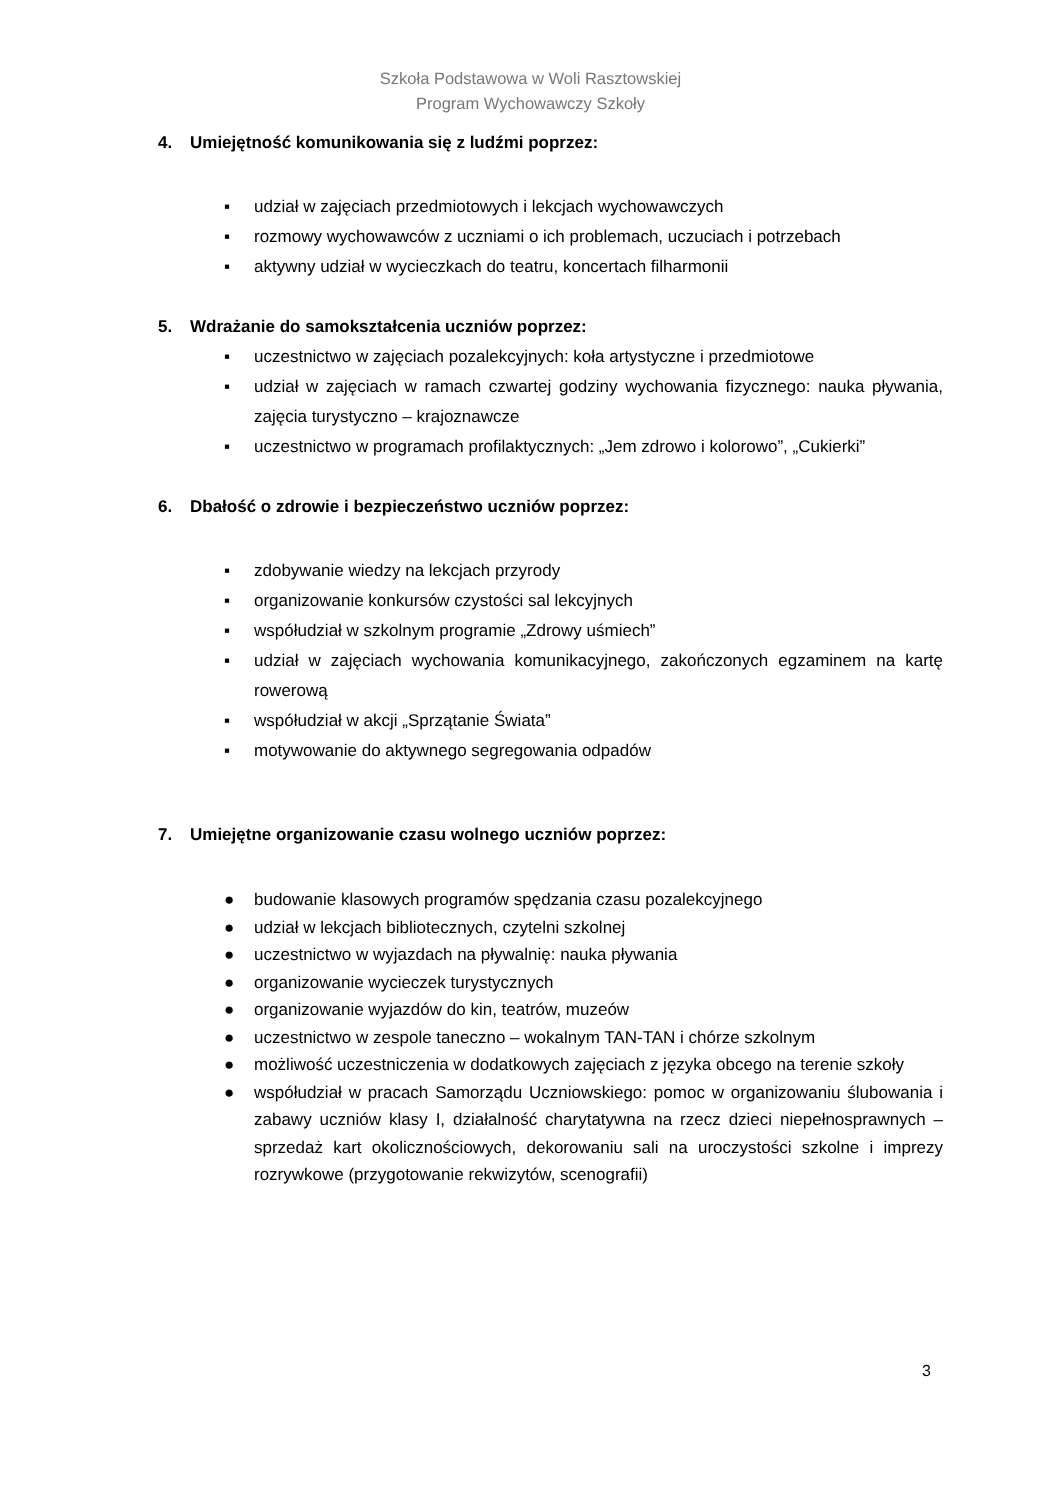Szkoła Podstawowa w Woli Rasztowskiej
Program Wychowawczy Szkoły
4. Umiejętność komunikowania się z ludźmi poprzez:
▪ udział w zajęciach przedmiotowych i lekcjach wychowawczych
▪ rozmowy wychowawców z uczniami o ich problemach, uczuciach i potrzebach
▪ aktywny udział w wycieczkach do teatru, koncertach filharmonii
5. Wdrażanie do samokształcenia uczniów poprzez:
▪ uczestnictwo w zajęciach pozalekcyjnych: koła artystyczne i przedmiotowe
▪ udział w zajęciach w ramach czwartej godziny wychowania fizycznego: nauka pływania, zajęcia turystyczno – krajoznawcze
▪ uczestnictwo w programach profilaktycznych: „Jem zdrowo i kolorowo”, „Cukierki”
6. Dbałość o zdrowie i bezpieczeństwo uczniów poprzez:
▪ zdobywanie wiedzy na lekcjach przyrody
▪ organizowanie konkursów czystości sal lekcyjnych
▪ współudział w szkolnym programie „Zdrowy uśmiech”
▪ udział w zajęciach wychowania komunikacyjnego, zakończonych egzaminem na kartę rowerową
▪ współudział w akcji „Sprzątanie Świata”
▪ motywowanie do aktywnego segregowania odpadów
7. Umiejętne organizowanie czasu wolnego uczniów poprzez:
● budowanie klasowych programów spędzania czasu pozalekcyjnego
● udział w lekcjach bibliotecznych, czytelni szkolnej
● uczestnictwo w wyjazdach na pływalnię: nauka pływania
● organizowanie wycieczek turystycznych
● organizowanie wyjazdów do kin, teatrów, muzeów
● uczestnictwo w zespole taneczno – wokalnym TAN-TAN i chórze szkolnym
● możliwość uczestniczenia w dodatkowych zajęciach z języka obcego na terenie szkoły
● współudział w pracach Samorządu Uczniowskiego: pomoc w organizowaniu ślubowania i zabawy uczniów klasy I, działalność charytatywna na rzecz dzieci niepełnosprawnych – sprzedaż kart okolicznościowych, dekorowaniu sali na uroczystości szkolne i imprezy rozrywkowe (przygotowanie rekwizytów, scenografii)
3